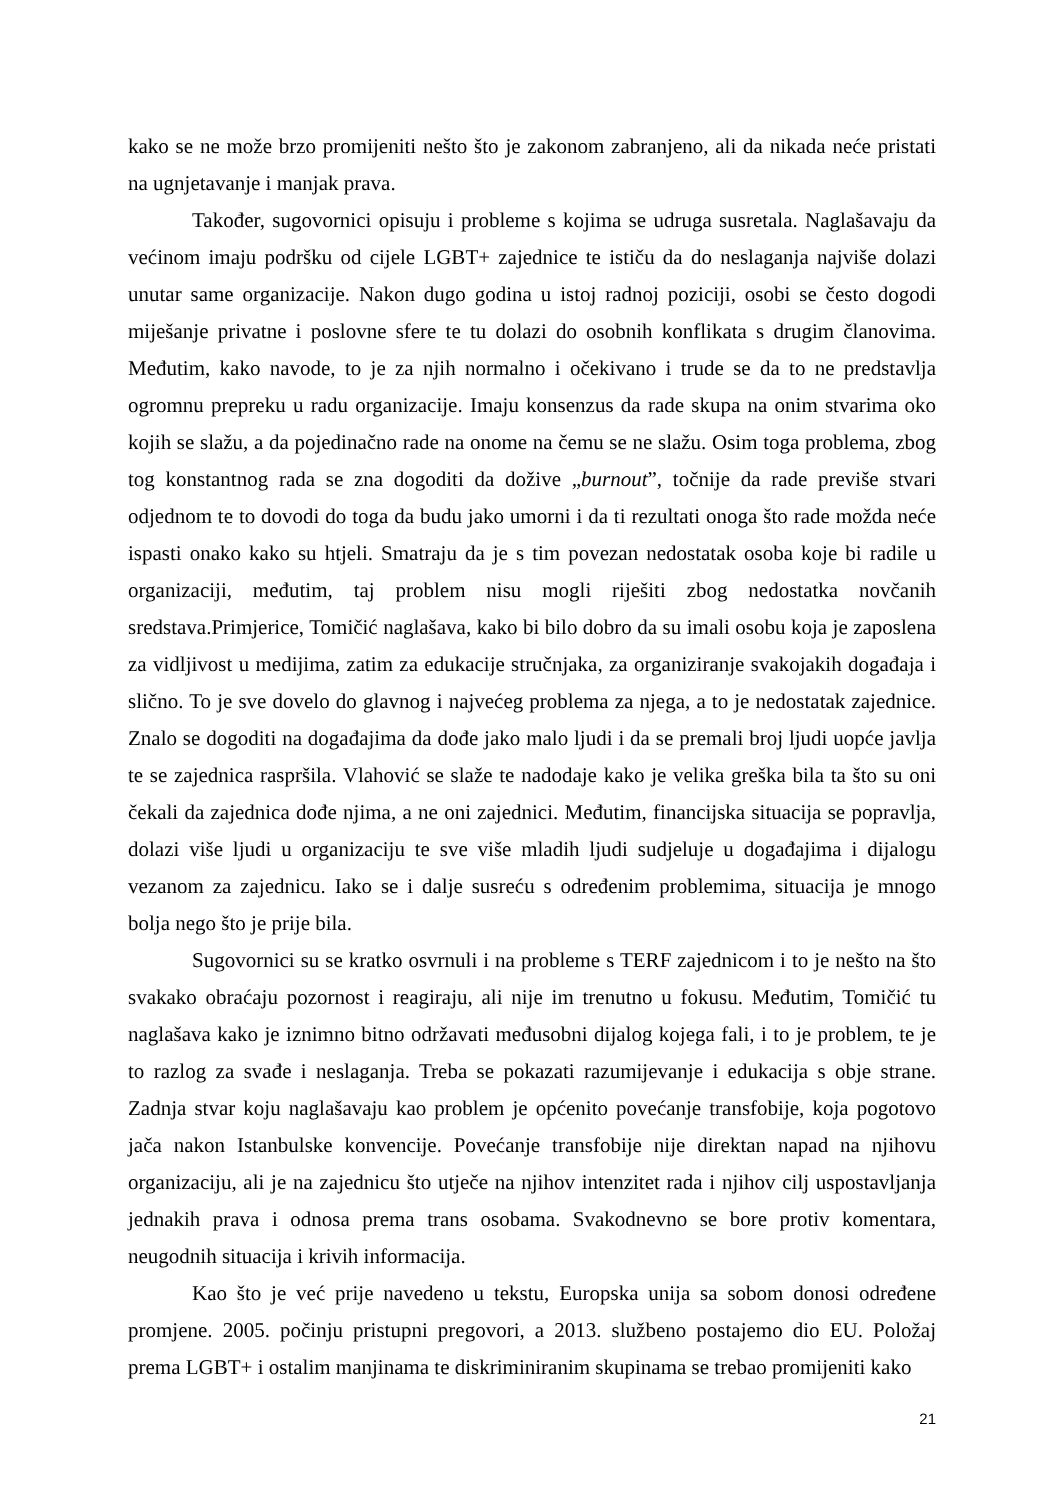kako se ne može brzo promijeniti nešto što je zakonom zabranjeno, ali da nikada neće pristati na ugnjetavanje i manjak prava.
Također, sugovornici opisuju i probleme s kojima se udruga susretala. Naglašavaju da većinom imaju podršku od cijele LGBT+ zajednice te ističu da do neslaganja najviše dolazi unutar same organizacije. Nakon dugo godina u istoj radnoj poziciji, osobi se često dogodi miješanje privatne i poslovne sfere te tu dolazi do osobnih konflikata s drugim članovima. Međutim, kako navode, to je za njih normalno i očekivano i trude se da to ne predstavlja ogromnu prepreku u radu organizacije. Imaju konsenzus da rade skupa na onim stvarima oko kojih se slažu, a da pojedinačno rade na onome na čemu se ne slažu. Osim toga problema, zbog tog konstantnog rada se zna dogoditi da dožive „burnout”, točnije da rade previše stvari odjednom te to dovodi do toga da budu jako umorni i da ti rezultati onoga što rade možda neće ispasti onako kako su htjeli. Smatraju da je s tim povezan nedostatak osoba koje bi radile u organizaciji, međutim, taj problem nisu mogli riješiti zbog nedostatka novčanih sredstava.Primjerice, Tomičić naglašava, kako bi bilo dobro da su imali osobu koja je zaposlena za vidljivost u medijima, zatim za edukacije stručnjaka, za organiziranje svakojakih događaja i slično. To je sve dovelo do glavnog i najvećeg problema za njega, a to je nedostatak zajednice. Znalo se dogoditi na događajima da dođe jako malo ljudi i da se premali broj ljudi uopće javlja te se zajednica raspršila. Vlahović se slaže te nadodaje kako je velika greška bila ta što su oni čekali da zajednica dođe njima, a ne oni zajednici. Međutim, financijska situacija se popravlja, dolazi više ljudi u organizaciju te sve više mladih ljudi sudjeluje u događajima i dijalogu vezanom za zajednicu. Iako se i dalje susreću s određenim problemima, situacija je mnogo bolja nego što je prije bila.
Sugovornici su se kratko osvrnuli i na probleme s TERF zajednicom i to je nešto na što svakako obraćaju pozornost i reagiraju, ali nije im trenutno u fokusu. Međutim, Tomičić tu naglašava kako je iznimno bitno održavati međusobni dijalog kojega fali, i to je problem, te je to razlog za svađe i neslaganja. Treba se pokazati razumijevanje i edukacija s obje strane. Zadnja stvar koju naglašavaju kao problem je općenito povećanje transfobije, koja pogotovo jača nakon Istanbulske konvencije. Povećanje transfobije nije direktan napad na njihovu organizaciju, ali je na zajednicu što utječe na njihov intenzitet rada i njihov cilj uspostavljanja jednakih prava i odnosa prema trans osobama. Svakodnevno se bore protiv komentara, neugodnih situacija i krivih informacija.
Kao što je već prije navedeno u tekstu, Europska unija sa sobom donosi određene promjene. 2005. počinju pristupni pregovori, a 2013. službeno postajemo dio EU. Položaj prema LGBT+ i ostalim manjinama te diskriminiranim skupinama se trebao promijeniti kako
21